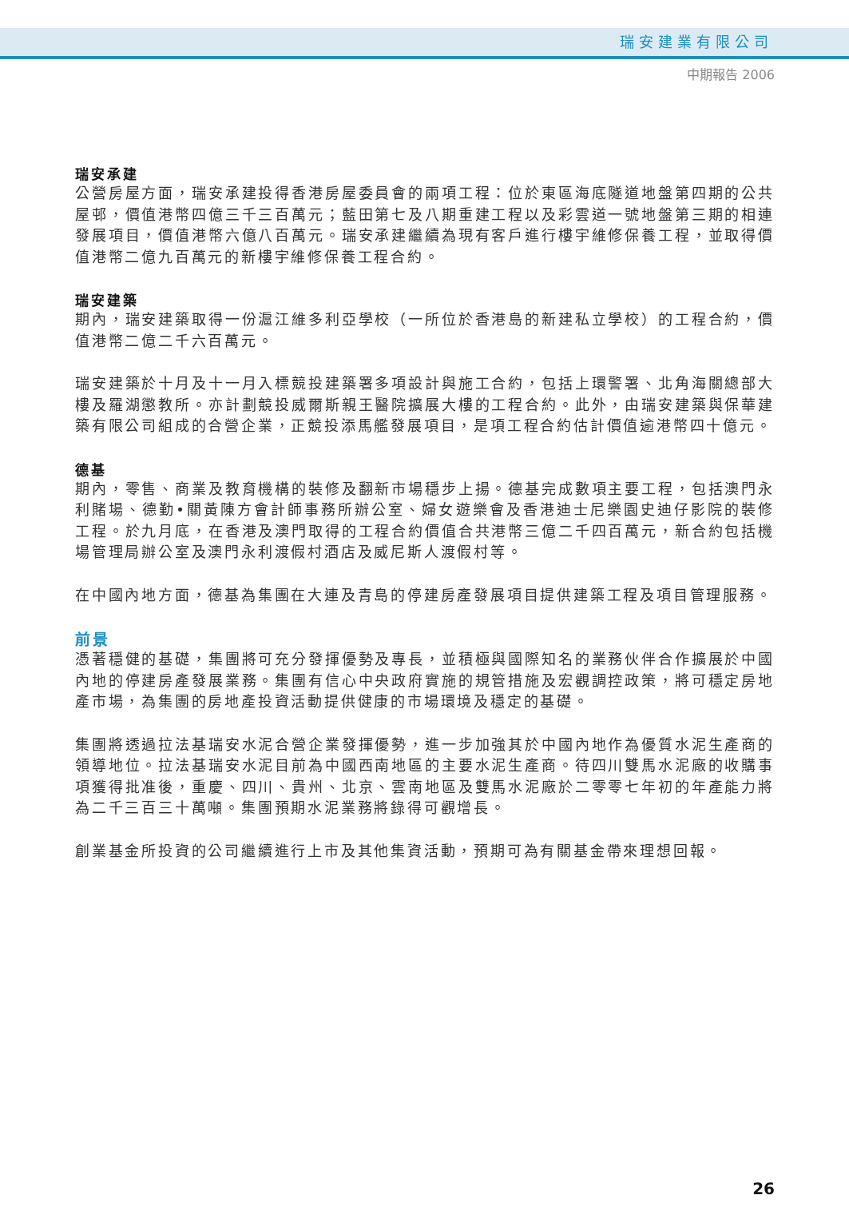瑞安建業有限公司
中期報告 2006
瑞安承建
公營房屋方面，瑞安承建投得香港房屋委員會的兩項工程：位於東區海底隧道地盤第四期的公共屋邨，價值港幣四億三千三百萬元；藍田第七及八期重建工程以及彩雲道一號地盤第三期的相連發展項目，價值港幣六億八百萬元。瑞安承建繼續為現有客戶進行樓宇維修保養工程，並取得價值港幣二億九百萬元的新樓宇維修保養工程合約。
瑞安建築
期內，瑞安建築取得一份滬江維多利亞學校（一所位於香港島的新建私立學校）的工程合約，價值港幣二億二千六百萬元。
瑞安建築於十月及十一月入標競投建築署多項設計與施工合約，包括上環警署、北角海關總部大樓及羅湖懲教所。亦計劃競投威爾斯親王醫院擴展大樓的工程合約。此外，由瑞安建築與保華建築有限公司組成的合營企業，正競投添馬艦發展項目，是項工程合約估計價值逾港幣四十億元。
德基
期內，零售、商業及教育機構的裝修及翻新市場穩步上揚。德基完成數項主要工程，包括澳門永利賭場、德勤•關黃陳方會計師事務所辦公室、婦女遊樂會及香港迪士尼樂園史迪仔影院的裝修工程。於九月底，在香港及澳門取得的工程合約價值合共港幣三億二千四百萬元，新合約包括機場管理局辦公室及澳門永利渡假村酒店及威尼斯人渡假村等。
在中國內地方面，德基為集團在大連及青島的停建房產發展項目提供建築工程及項目管理服務。
前景
憑著穩健的基礎，集團將可充分發揮優勢及專長，並積極與國際知名的業務伙伴合作擴展於中國內地的停建房產發展業務。集團有信心中央政府實施的規管措施及宏觀調控政策，將可穩定房地產市場，為集團的房地產投資活動提供健康的市場環境及穩定的基礎。
集團將透過拉法基瑞安水泥合營企業發揮優勢，進一步加強其於中國內地作為優質水泥生產商的領導地位。拉法基瑞安水泥目前為中國西南地區的主要水泥生產商。待四川雙馬水泥廠的收購事項獲得批准後，重慶、四川、貴州、北京、雲南地區及雙馬水泥廠於二零零七年初的年產能力將為二千三百三十萬噸。集團預期水泥業務將錄得可觀增長。
創業基金所投資的公司繼續進行上市及其他集資活動，預期可為有關基金帶來理想回報。
26